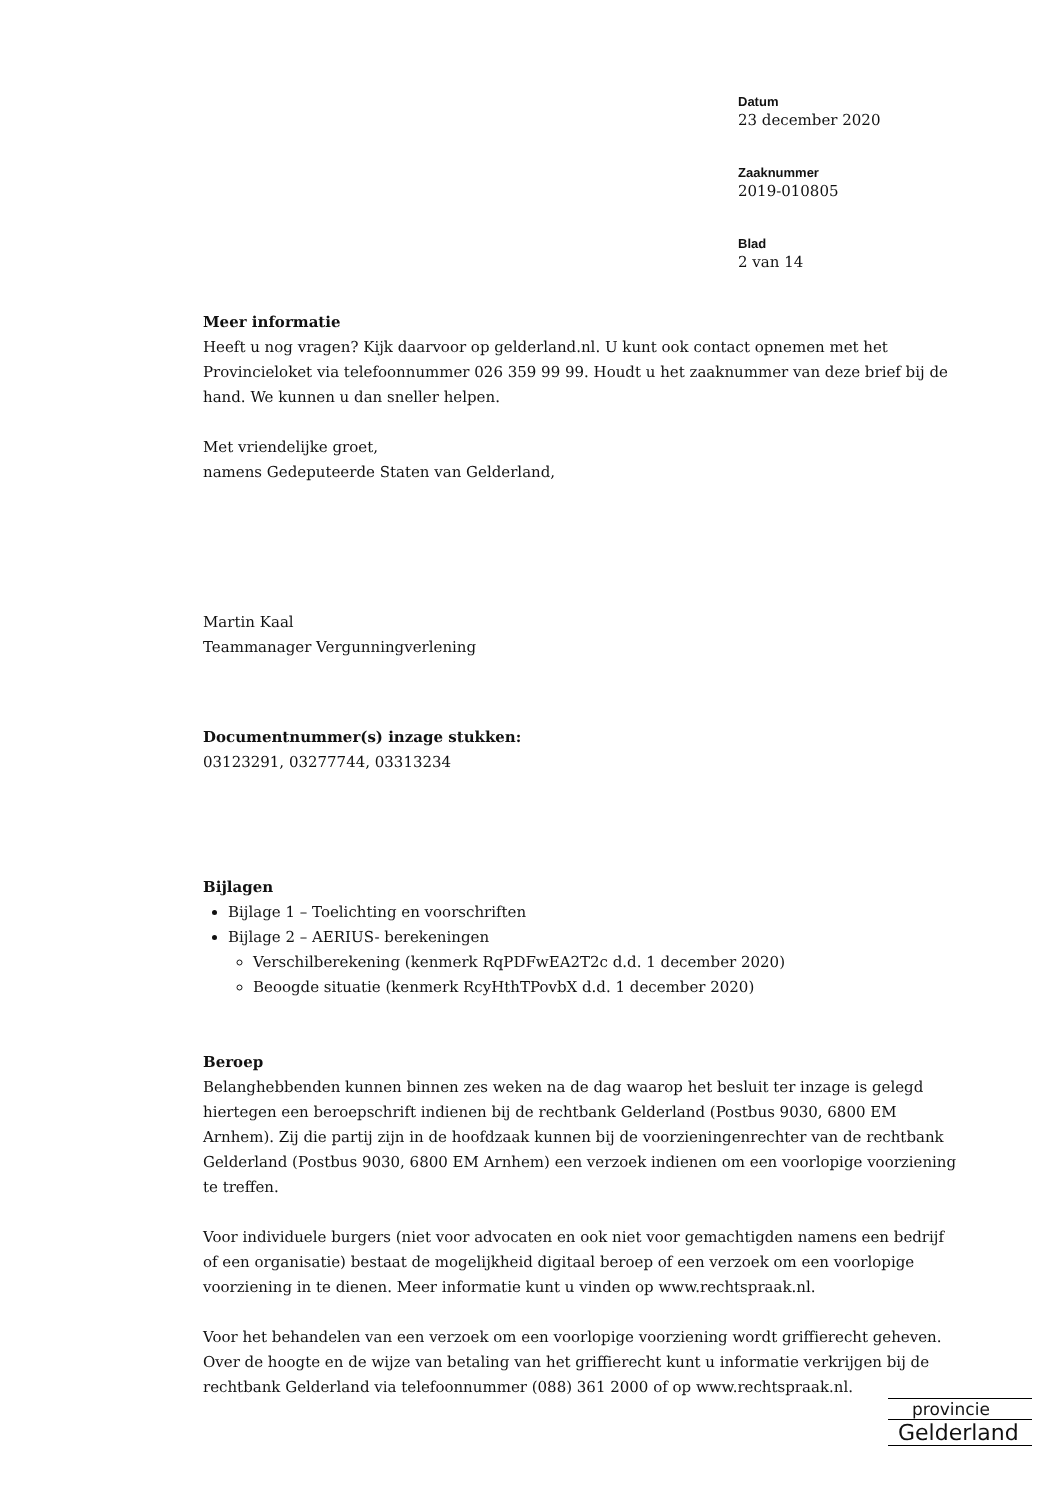Datum
23 december 2020
Zaaknummer
2019-010805
Blad
2 van 14
Meer informatie
Heeft u nog vragen? Kijk daarvoor op gelderland.nl. U kunt ook contact opnemen met het Provincieloket via telefoonnummer 026 359 99 99. Houdt u het zaaknummer van deze brief bij de hand. We kunnen u dan sneller helpen.
Met vriendelijke groet,
namens Gedeputeerde Staten van Gelderland,
Martin Kaal
Teammanager Vergunningverlening
Documentnummer(s) inzage stukken:
03123291, 03277744, 03313234
Bijlagen
Bijlage 1 – Toelichting en voorschriften
Bijlage 2 – AERIUS- berekeningen
Verschilberekening (kenmerk RqPDFwEA2T2c d.d. 1 december 2020)
Beoogde situatie (kenmerk RcyHthTPovbX d.d. 1 december 2020)
Beroep
Belanghebbenden kunnen binnen zes weken na de dag waarop het besluit ter inzage is gelegd hiertegen een beroepschrift indienen bij de rechtbank Gelderland (Postbus 9030, 6800 EM Arnhem). Zij die partij zijn in de hoofdzaak kunnen bij de voorzieningenrechter van de rechtbank Gelderland (Postbus 9030, 6800 EM Arnhem) een verzoek indienen om een voorlopige voorziening te treffen.
Voor individuele burgers (niet voor advocaten en ook niet voor gemachtigden namens een bedrijf of een organisatie) bestaat de mogelijkheid digitaal beroep of een verzoek om een voorlopige voorziening in te dienen. Meer informatie kunt u vinden op www.rechtspraak.nl.
Voor het behandelen van een verzoek om een voorlopige voorziening wordt griffierecht geheven. Over de hoogte en de wijze van betaling van het griffierecht kunt u informatie verkrijgen bij de rechtbank Gelderland via telefoonnummer (088) 361 2000 of op www.rechtspraak.nl.
provincie
Gelderland